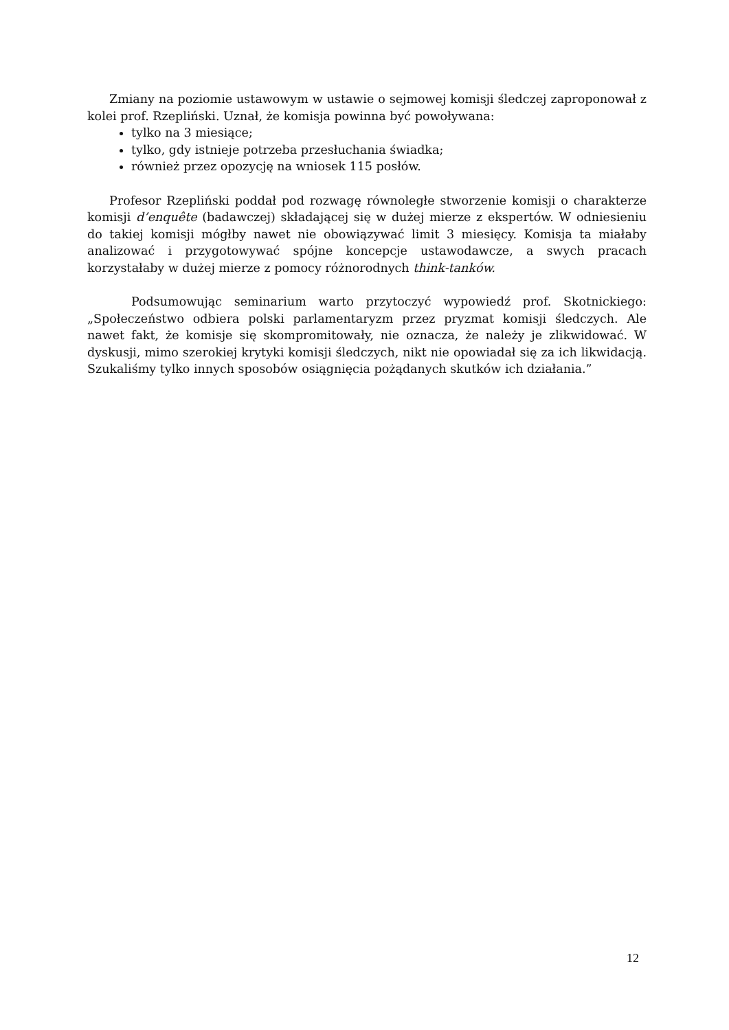Zmiany na poziomie ustawowym w ustawie o sejmowej komisji śledczej zaproponował z kolei prof. Rzepliński. Uznał, że komisja powinna być powoływana:
tylko na 3 miesiące;
tylko, gdy istnieje potrzeba przesłuchania świadka;
również przez opozycję na wniosek 115 posłów.
Profesor Rzepliński poddał pod rozwagę równoległe stworzenie komisji o charakterze komisji d’enquête (badawczej) składającej się w dużej mierze z ekspertów. W odniesieniu do takiej komisji mógłby nawet nie obowiązywać limit 3 miesięcy. Komisja ta miałaby analizować i przygotowywać spójne koncepcje ustawodawcze, a swych pracach korzystałaby w dużej mierze z pomocy różnorodnych think-tanków.
Podsumowując seminarium warto przytoczyć wypowiedź prof. Skotnickiego: „Społeczeństwo odbiera polski parlamentaryzm przez pryzmat komisji śledczych. Ale nawet fakt, że komisje się skompromitowały, nie oznacza, że należy je zlikwidować. W dyskusji, mimo szerokiej krytyki komisji śledczych, nikt nie opowiadał się za ich likwidacją. Szukaliśmy tylko innych sposobów osiągnięcia pożądanych skutków ich działania.”
12